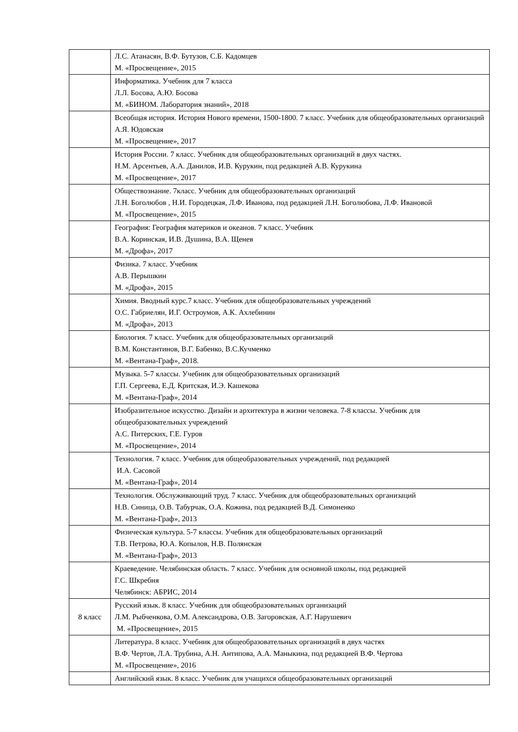| | Л.С. Атанасян, В.Ф. Бутузов, С.Б. Кадомцев М. «Просвещение», 2015 |
| | Информатика. Учебник для 7 класса Л.Л. Босова, А.Ю. Босова М. «БИНОМ. Лаборатория знаний», 2018 |
| | Всеобщая история. История Нового времени, 1500-1800. 7 класс. Учебник для общеобразовательных организаций А.Я. Юдовская М. «Просвещение», 2017 |
| | История России. 7 класс. Учебник для общеобразовательных организаций в двух частях. Н.М. Арсентьев, А.А. Данилов, И.В. Курукин, под редакцией А.В. Курукина М. «Просвещение», 2017 |
| | Обществознание. 7класс. Учебник для общеобразовательных организаций Л.Н. Боголюбов , Н.И. Городецкая, Л.Ф. Иванова, под редакцией Л.Н. Боголюбова, Л.Ф. Ивановой М. «Просвещение», 2015 |
| | География: География материков и океанов. 7 класс. Учебник В.А. Коринская, И.В. Душина, В.А. Щенев М. «Дрофа», 2017 |
| | Физика. 7 класс. Учебник А.В. Перышкин М. «Дрофа», 2015 |
| | Химия. Вводный курс.7 класс. Учебник для общеобразовательных учреждений О.С. Габриелян, И.Г. Остроумов, А.К. Ахлебинин М. «Дрофа», 2013 |
| | Биология. 7 класс. Учебник для общеобразовательных организаций В.М. Константинов, В.Г. Бабенко, В.С.Кучменко М. «Вентана-Граф», 2018. |
| | Музыка. 5-7 классы. Учебник для общеобразовательных организаций Г.П. Сергеева, Е.Д. Критская, И.Э. Кашекова М. «Вентана-Граф», 2014 |
| | Изобразительное искусство. Дизайн и архитектура в жизни человека. 7-8 классы. Учебник для общеобразовательных учреждений А.С. Питерских, Г.Е. Гуров М. «Просвещение», 2014 |
| | Технология. 7 класс. Учебник для общеобразовательных учреждений, под редакцией И.А. Сасовой М. «Вентана-Граф», 2014 |
| | Технология. Обслуживающий труд. 7 класс. Учебник для общеобразовательных организаций Н.В. Синица, О.В. Табурчак, О.А. Кожина, под редакцией В.Д. Симоненко М. «Вентана-Граф», 2013 |
| | Физическая культура. 5-7 классы. Учебник для общеобразовательных организаций Т.В. Петрова, Ю.А. Копылов, Н.В. Полянская М. «Вентана-Граф», 2013 |
| | Краеведение. Челябинская область. 7 класс. Учебник для основной школы, под редакцией Г.С. Шкребня Челябинск: АБРИС, 2014 |
| 8 класс | Русский язык. 8 класс. Учебник для общеобразовательных организаций Л.М. Рыбченкова, О.М. Александрова, О.В. Загоровская, А.Г. Нарушевич М. «Просвещение», 2015 |
| | Литература. 8 класс. Учебник для общеобразовательных организаций в двух частях В.Ф. Чертов, Л.А. Трубина, А.Н. Антипова, А.А. Маныкина, под редакцией В.Ф. Чертова М. «Просвещение», 2016 |
| | Английский язык. 8 класс. Учебник для учащихся общеобразовательных организаций |